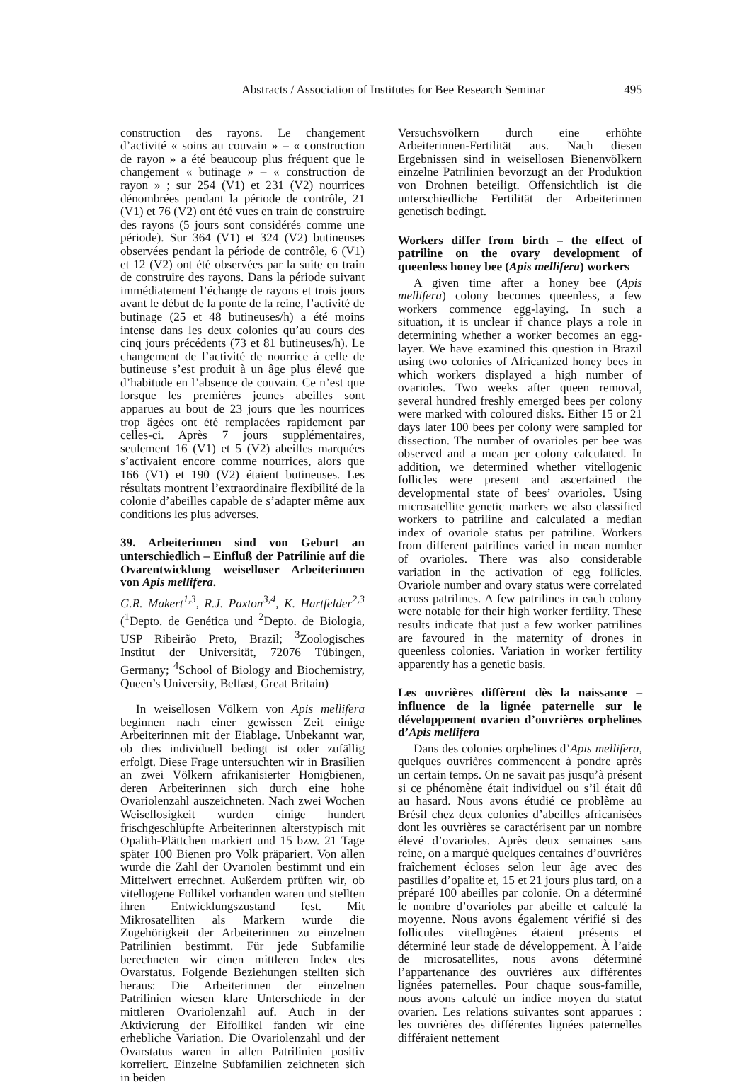Abstracts / Association of Institutes for Bee Research Seminar 495
construction des rayons. Le changement d’activité « soins au couvain » – « construction de rayon » a été beaucoup plus fréquent que le changement « butinage » – « construction de rayon » ; sur 254 (V1) et 231 (V2) nourrices dénombrées pendant la période de contrôle, 21 (V1) et 76 (V2) ont été vues en train de construire des rayons (5 jours sont considérés comme une période). Sur 364 (V1) et 324 (V2) butineuses observées pendant la période de contrôle, 6 (V1) et 12 (V2) ont été observées par la suite en train de construire des rayons. Dans la période suivant immédiatement l’échange de rayons et trois jours avant le début de la ponte de la reine, l’activité de butinage (25 et 48 butineuses/h) a été moins intense dans les deux colonies qu’au cours des cinq jours précédents (73 et 81 butineuses/h). Le changement de l’activité de nourrice à celle de butineuse s’est produit à un âge plus élevé que d’habitude en l’absence de couvain. Ce n’est que lorsque les premières jeunes abeilles sont apparues au bout de 23 jours que les nourrices trop âgées ont été remplacées rapidement par celles-ci. Après 7 jours supplémentaires, seulement 16 (V1) et 5 (V2) abeilles marquées s’activaient encore comme nourrices, alors que 166 (V1) et 190 (V2) étaient butineuses. Les résultats montrent l’extraordinaire flexibilité de la colonie d’abeilles capable de s’adapter même aux conditions les plus adverses.
39. Arbeiterinnen sind von Geburt an unterschiedlich – Einfluß der Patrilinie auf die Ovarentwicklung weiselloser Arbeiterinnen von Apis mellifera.
G.R. Makert<sup>1,3</sup>, R.J. Paxton<sup>3,4</sup>, K. Hartfelder<sup>2,3</sup> (<sup>1</sup>Depto. de Genética und <sup>2</sup>Depto. de Biologia, USP Ribeirão Preto, Brazil; <sup>3</sup>Zoologisches Institut der Universität, 72076 Tübingen, Germany; <sup>4</sup>School of Biology and Biochemistry, Queen’s University, Belfast, Great Britain)
In weisellosen Völkern von Apis mellifera beginnen nach einer gewissen Zeit einige Arbeiterinnen mit der Eiablage. Unbekannt war, ob dies individuell bedingt ist oder zufällig erfolgt. Diese Frage untersuchten wir in Brasilien an zwei Völkern afrikanisierter Honigbienen, deren Arbeiterinnen sich durch eine hohe Ovariolenzahl auszeichneten. Nach zwei Wochen Weisellosigkeit wurden einige hundert frischgeschlüpfte Arbeiterinnen alterstypisch mit Opalith-Plättchen markiert und 15 bzw. 21 Tage später 100 Bienen pro Volk präpariert. Von allen wurde die Zahl der Ovariolen bestimmt und ein Mittelwert errechnet. Außerdem prüften wir, ob vitellogene Follikel vorhanden waren und stellten ihren Entwicklungszustand fest. Mit Mikrosatelliten als Markern wurde die Zugehörigkeit der Arbeiterinnen zu einzelnen Patrilinien bestimmt. Für jede Subfamilie berechneten wir einen mittleren Index des Ovarstatus. Folgende Beziehungen stellten sich heraus: Die Arbeiterinnen der einzelnen Patrilinien wiesen klare Unterschiede in der mittleren Ovariolenzahl auf. Auch in der Aktivierung der Eifollikel fanden wir eine erhebliche Variation. Die Ovariolenzahl und der Ovarstatus waren in allen Patrilinien positiv korreliert. Einzelne Subfamilien zeichneten sich in beiden
Versuchsvölkern durch eine erhöhte Arbeiterinnen-Fertilität aus. Nach diesen Ergebnissen sind in weisellosen Bienenvölkern einzelne Patrilinien bevorzugt an der Produktion von Drohnen beteiligt. Offensichtlich ist die unterschiedliche Fertilität der Arbeiterinnen genetisch bedingt.
Workers differ from birth – the effect of patriline on the ovary development of queenless honey bee (Apis mellifera) workers
A given time after a honey bee (Apis mellifera) colony becomes queenless, a few workers commence egg-laying. In such a situation, it is unclear if chance plays a role in determining whether a worker becomes an egg-layer. We have examined this question in Brazil using two colonies of Africanized honey bees in which workers displayed a high number of ovarioles. Two weeks after queen removal, several hundred freshly emerged bees per colony were marked with coloured disks. Either 15 or 21 days later 100 bees per colony were sampled for dissection. The number of ovarioles per bee was observed and a mean per colony calculated. In addition, we determined whether vitellogenic follicles were present and ascertained the developmental state of bees’ ovarioles. Using microsatellite genetic markers we also classified workers to patriline and calculated a median index of ovariole status per patriline. Workers from different patrilines varied in mean number of ovarioles. There was also considerable variation in the activation of egg follicles. Ovariole number and ovary status were correlated across patrilines. A few patrilines in each colony were notable for their high worker fertility. These results indicate that just a few worker patrilines are favoured in the maternity of drones in queenless colonies. Variation in worker fertility apparently has a genetic basis.
Les ouvrières diffèrent dès la naissance – influence de la lignée paternelle sur le développement ovarien d’ouvrières orphelines d’Apis mellifera
Dans des colonies orphelines d’Apis mellifera, quelques ouvrières commencent à pondre après un certain temps. On ne savait pas jusqu’à présent si ce phénomène était individuel ou s’il était dû au hasard. Nous avons étudié ce problème au Brésil chez deux colonies d’abeilles africanisées dont les ouvrières se caractérisent par un nombre élevé d’ovarioles. Après deux semaines sans reine, on a marqué quelques centaines d’ouvrières fraîchement écloses selon leur âge avec des pastilles d’opalite et, 15 et 21 jours plus tard, on a préparé 100 abeilles par colonie. On a déterminé le nombre d’ovarioles par abeille et calculé la moyenne. Nous avons également vérifié si des follicules vitellogènes étaient présents et déterminé leur stade de développement. À l’aide de microsatellites, nous avons déterminé l’appartenance des ouvrières aux différentes lignées paternelles. Pour chaque sous-famille, nous avons calculé un indice moyen du statut ovarien. Les relations suivantes sont apparues : les ouvrières des différentes lignées paternelles différaient nettement